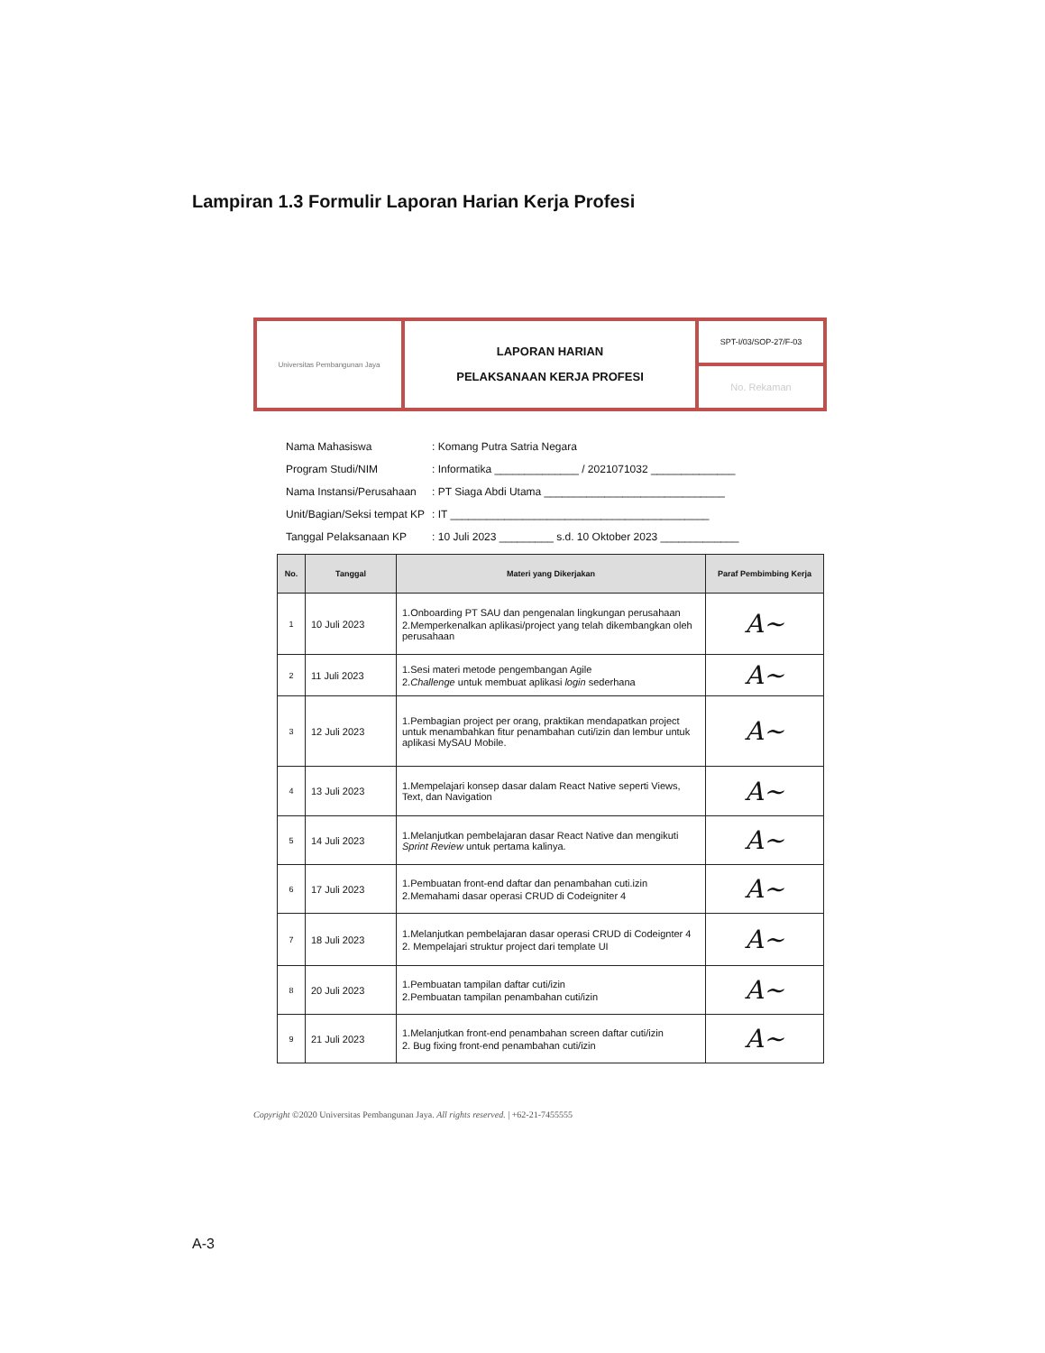Lampiran 1.3 Formulir Laporan Harian Kerja Profesi
Universitas Pembangunan Jaya
LAPORAN HARIAN
PELAKSANAAN KERJA PROFESI
SPT-I/03/SOP-27/F-03
No. Rekaman
| Nama Mahasiswa | : Komang Putra Satria Negara |
| Program Studi/NIM | : Informatika ______________ / 2021071032 ______________ |
| Nama Instansi/Perusahaan | : PT Siaga Abdi Utama ______________________________ |
| Unit/Bagian/Seksi tempat KP | : IT ___________________________________________ |
| Tanggal Pelaksanaan KP | : 10 Juli 2023 _________ s.d. 10 Oktober 2023 _____________ |
| No. | Tanggal | Materi yang Dikerjakan | Paraf Pembimbing Kerja |
| --- | --- | --- | --- |
| 1 | 10 Juli 2023 | 1.Onboarding PT SAU dan pengenalan lingkungan perusahaan 2.Memperkenalkan aplikasi/project yang telah dikembangkan oleh perusahaan | A~ |
| 2 | 11 Juli 2023 | 1.Sesi materi metode pengembangan Agile 2. Challenge untuk membuat aplikasi login sederhana | A~ |
| 3 | 12 Juli 2023 | 1.Pembagian project per orang, praktikan mendapatkan project untuk menambahkan fitur penambahan cuti/izin dan lembur untuk aplikasi MySAU Mobile. | A~ |
| 4 | 13 Juli 2023 | 1.Mempelajari konsep dasar dalam React Native seperti Views, Text, dan Navigation | A~ |
| 5 | 14 Juli 2023 | 1.Melanjutkan pembelajaran dasar React Native dan mengikuti Sprint Review untuk pertama kalinya. | A~ |
| 6 | 17 Juli 2023 | 1.Pembuatan front-end daftar dan penambahan cuti.izin 2.Memahami dasar operasi CRUD di Codeigniter 4 | A~ |
| 7 | 18 Juli 2023 | 1.Melanjutkan pembelajaran dasar operasi CRUD di Codeignter 4 2. Mempelajari struktur project dari template UI | A~ |
| 8 | 20 Juli 2023 | 1.Pembuatan tampilan daftar cuti/izin 2.Pembuatan tampilan penambahan cuti/izin | A~ |
| 9 | 21 Juli 2023 | 1.Melanjutkan front-end penambahan screen daftar cuti/izin 2. Bug fixing front-end penambahan cuti/izin | A~ |
Copyright ©2020 Universitas Pembangunan Jaya. All rights reserved. | +62-21-7455555
A-3